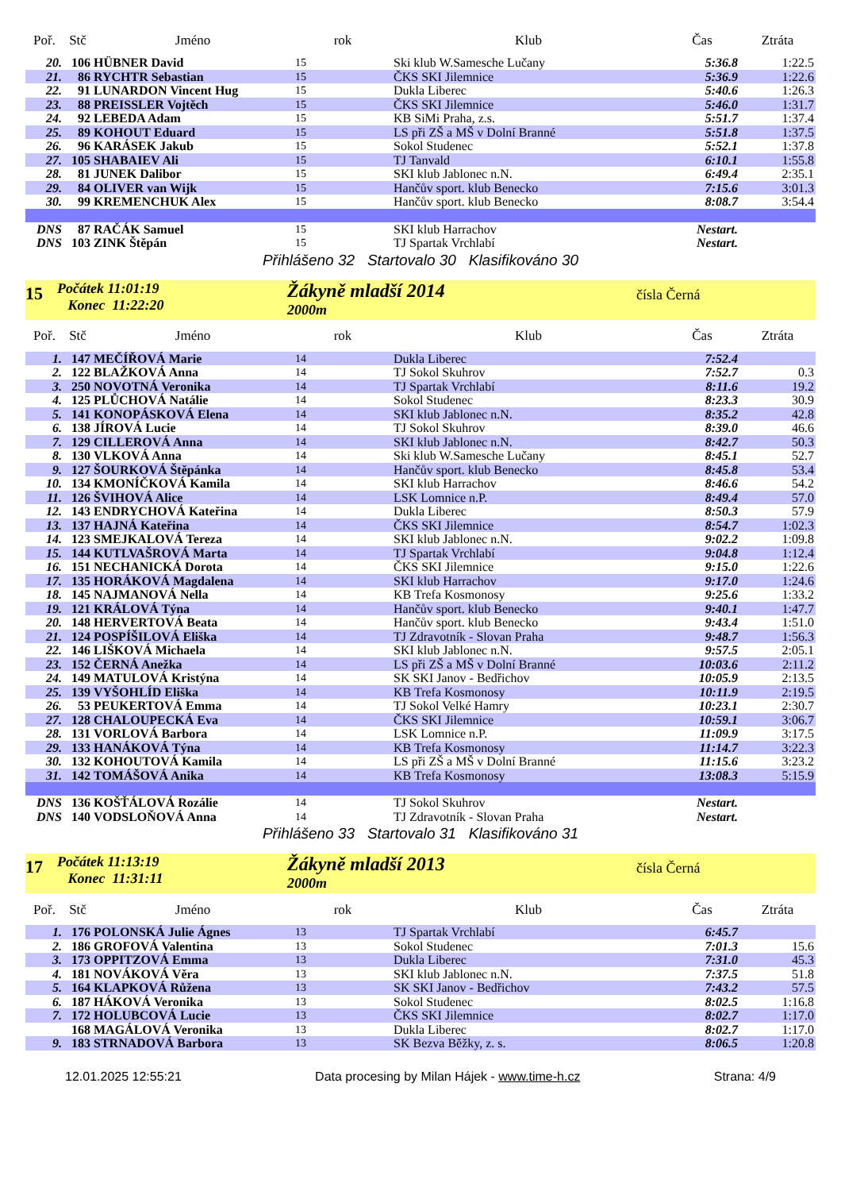| Poř. | Stč | Jméno | rok | Klub | Čas | Ztráta |
| --- | --- | --- | --- | --- | --- | --- |
| 20. | 106 | HÜBNER David | 15 | Ski klub W.Samesche Lučany | 5:36.8 | 1:22.5 |
| 21. | 86 | RYCHTR Sebastian | 15 | ČKS SKI Jilemnice | 5:36.9 | 1:22.6 |
| 22. | 91 | LUNARDON Vincent Hug | 15 | Dukla Liberec | 5:40.6 | 1:26.3 |
| 23. | 88 | PREISSLER Vojtěch | 15 | ČKS SKI Jilemnice | 5:46.0 | 1:31.7 |
| 24. | 92 | LEBEDA Adam | 15 | KB SiMi Praha, z.s. | 5:51.7 | 1:37.4 |
| 25. | 89 | KOHOUT Eduard | 15 | LS při ZŠ a MŠ v Dolní Branné | 5:51.8 | 1:37.5 |
| 26. | 96 | KARÁSEK Jakub | 15 | Sokol Studenec | 5:52.1 | 1:37.8 |
| 27. | 105 | SHABAIEV Ali | 15 | TJ Tanvald | 6:10.1 | 1:55.8 |
| 28. | 81 | JUNEK Dalibor | 15 | SKI klub Jablonec n.N. | 6:49.4 | 2:35.1 |
| 29. | 84 | OLIVER van Wijk | 15 | Hančův sport. klub Benecko | 7:15.6 | 3:01.3 |
| 30. | 99 | KREMENCHUK Alex | 15 | Hančův sport. klub Benecko | 8:08.7 | 3:54.4 |
| DNS | 87 | RAČÁK Samuel | 15 | SKI klub Harrachov | Nestart. | |
| DNS | 103 | ZINK Štěpán | 15 | TJ Spartak Vrchlabí | Nestart. | |
Přihlášeno 32 Startovalo 30 Klasifikováno 30
15
Počátek 11:01:19
Konec 11:22:20
Žákyně mladší 2014
2000m
čísla Černá
| Poř. | Stč | Jméno | rok | Klub | Čas | Ztráta |
| --- | --- | --- | --- | --- | --- | --- |
| 1. | 147 | MEČÍŘOVÁ Marie | 14 | Dukla Liberec | 7:52.4 | |
| 2. | 122 | BLAŽKOVÁ Anna | 14 | TJ Sokol Skuhrov | 7:52.7 | 0.3 |
| 3. | 250 | NOVOTNÁ Veronika | 14 | TJ Spartak Vrchlabí | 8:11.6 | 19.2 |
| 4. | 125 | PLŮCHOVÁ Natálie | 14 | Sokol Studenec | 8:23.3 | 30.9 |
| 5. | 141 | KONOPÁSKOVÁ Elena | 14 | SKI klub Jablonec n.N. | 8:35.2 | 42.8 |
| 6. | 138 | JÍROVÁ Lucie | 14 | TJ Sokol Skuhrov | 8:39.0 | 46.6 |
| 7. | 129 | CILLEROVÁ Anna | 14 | SKI klub Jablonec n.N. | 8:42.7 | 50.3 |
| 8. | 130 | VLKOVÁ Anna | 14 | Ski klub W.Samesche Lučany | 8:45.1 | 52.7 |
| 9. | 127 | ŠOURKOVÁ Štěpánka | 14 | Hančův sport. klub Benecko | 8:45.8 | 53.4 |
| 10. | 134 | KMONÍČKOVÁ Kamila | 14 | SKI klub Harrachov | 8:46.6 | 54.2 |
| 11. | 126 | ŠVIHOVÁ Alice | 14 | LSK Lomnice n.P. | 8:49.4 | 57.0 |
| 12. | 143 | ENDRYCHOVÁ Kateřina | 14 | Dukla Liberec | 8:50.3 | 57.9 |
| 13. | 137 | HAJNÁ Kateřina | 14 | ČKS SKI Jilemnice | 8:54.7 | 1:02.3 |
| 14. | 123 | SMEJKALOVÁ Tereza | 14 | SKI klub Jablonec n.N. | 9:02.2 | 1:09.8 |
| 15. | 144 | KUTLVAŠROVÁ Marta | 14 | TJ Spartak Vrchlabí | 9:04.8 | 1:12.4 |
| 16. | 151 | NECHANICKÁ Dorota | 14 | ČKS SKI Jilemnice | 9:15.0 | 1:22.6 |
| 17. | 135 | HORÁKOVÁ Magdalena | 14 | SKI klub Harrachov | 9:17.0 | 1:24.6 |
| 18. | 145 | NAJMANOVÁ Nella | 14 | KB Trefa Kosmonosy | 9:25.6 | 1:33.2 |
| 19. | 121 | KRÁLOVÁ Týna | 14 | Hančův sport. klub Benecko | 9:40.1 | 1:47.7 |
| 20. | 148 | HERVERTOVÁ Beata | 14 | Hančův sport. klub Benecko | 9:43.4 | 1:51.0 |
| 21. | 124 | POSPÍŠILOVÁ Eliška | 14 | TJ Zdravotník - Slovan Praha | 9:48.7 | 1:56.3 |
| 22. | 146 | LIŠKOVÁ Michaela | 14 | SKI klub Jablonec n.N. | 9:57.5 | 2:05.1 |
| 23. | 152 | ČERNÁ Anežka | 14 | LS při ZŠ a MŠ v Dolní Branné | 10:03.6 | 2:11.2 |
| 24. | 149 | MATULOVÁ Kristýna | 14 | SK SKI Janov - Bedřichov | 10:05.9 | 2:13.5 |
| 25. | 139 | VYŠOHLÍD Eliška | 14 | KB Trefa Kosmonosy | 10:11.9 | 2:19.5 |
| 26. | 53 | PEUKERTOVÁ Emma | 14 | TJ Sokol Velké Hamry | 10:23.1 | 2:30.7 |
| 27. | 128 | CHALOUPECKÁ Eva | 14 | ČKS SKI Jilemnice | 10:59.1 | 3:06.7 |
| 28. | 131 | VORLOVÁ Barbora | 14 | LSK Lomnice n.P. | 11:09.9 | 3:17.5 |
| 29. | 133 | HANÁKOVÁ Týna | 14 | KB Trefa Kosmonosy | 11:14.7 | 3:22.3 |
| 30. | 132 | KOHOUTOVÁ Kamila | 14 | LS při ZŠ a MŠ v Dolní Branné | 11:15.6 | 3:23.2 |
| 31. | 142 | TOMÁŠOVÁ Anika | 14 | KB Trefa Kosmonosy | 13:08.3 | 5:15.9 |
| DNS | 136 | KOŠŤÁLOVÁ Rozálie | 14 | TJ Sokol Skuhrov | Nestart. | |
| DNS | 140 | VODSLOŇOVÁ Anna | 14 | TJ Zdravotník - Slovan Praha | Nestart. | |
Přihlášeno 33 Startovalo 31 Klasifikováno 31
17
Počátek 11:13:19
Konec 11:31:11
Žákyně mladší 2013
2000m
čísla Černá
| Poř. | Stč | Jméno | rok | Klub | Čas | Ztráta |
| --- | --- | --- | --- | --- | --- | --- |
| 1. | 176 | POLONSKÁ Julie Ágnes | 13 | TJ Spartak Vrchlabí | 6:45.7 | |
| 2. | 186 | GROFOVÁ Valentina | 13 | Sokol Studenec | 7:01.3 | 15.6 |
| 3. | 173 | OPPITZOVÁ Emma | 13 | Dukla Liberec | 7:31.0 | 45.3 |
| 4. | 181 | NOVÁKOVÁ Věra | 13 | SKI klub Jablonec n.N. | 7:37.5 | 51.8 |
| 5. | 164 | KLAPKOVÁ Růžena | 13 | SK SKI Janov - Bedřichov | 7:43.2 | 57.5 |
| 6. | 187 | HÁKOVÁ Veronika | 13 | Sokol Studenec | 8:02.5 | 1:16.8 |
| 7. | 172 | HOLUBCOVÁ Lucie | 13 | ČKS SKI Jilemnice | 8:02.7 | 1:17.0 |
| | 168 | MAGÁLOVÁ Veronika | 13 | Dukla Liberec | 8:02.7 | 1:17.0 |
| 9. | 183 | STRNADOVÁ Barbora | 13 | SK Bezva Běžky, z. s. | 8:06.5 | 1:20.8 |
12.01.2025 12:55:21 Data procesing by Milan Hájek - www.time-h.cz Strana: 4/9